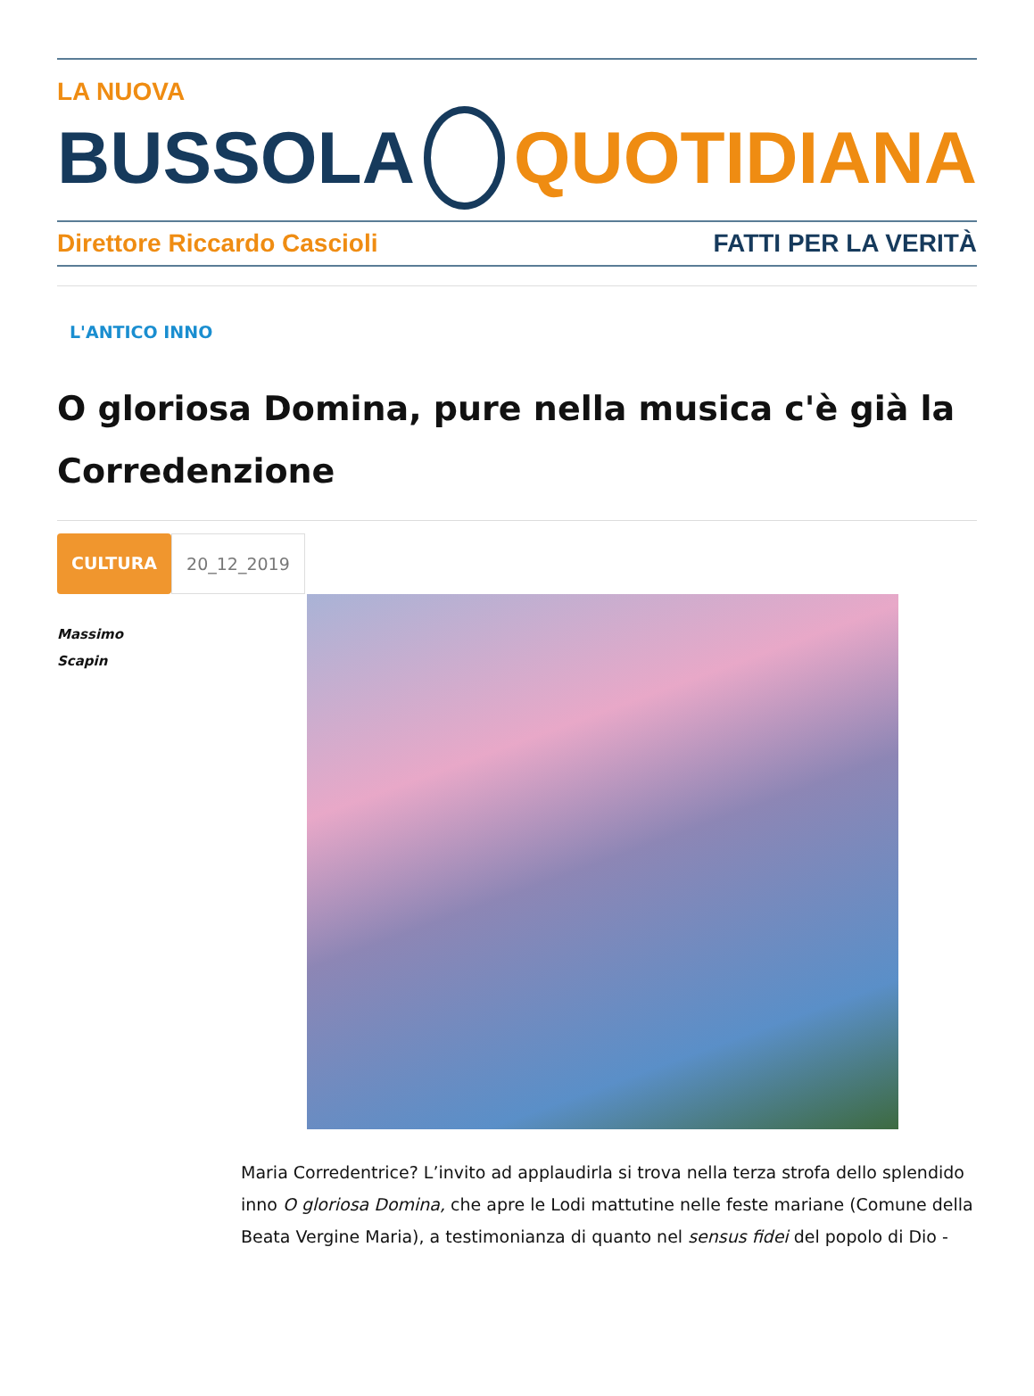LA NUOVA
BUSSOLA QUOTIDIANA
Direttore Riccardo Cascioli FATTI PER LA VERITÀ
L'ANTICO INNO
O gloriosa Domina, pure nella musica c'è già la Corredenzione
CULTURA 20_12_2019
Massimo
Scapin
Maria Corredentrice? L’invito ad applaudirla si trova nella terza strofa dello splendido inno O gloriosa Domina, che apre le Lodi mattutine nelle feste mariane (Comune della Beata Vergine Maria), a testimonianza di quanto nel sensus fidei del popolo di Dio -